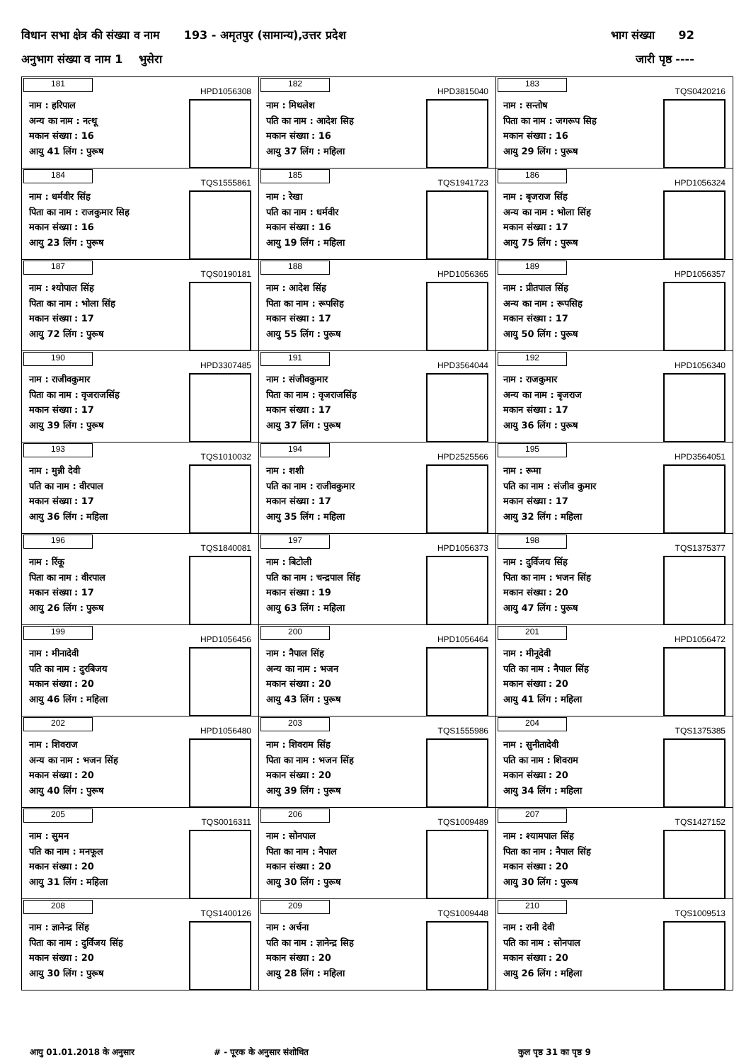विधान सभा क्षेत्र की संख्या व नाम 193 - अमृतपुर (सामान्य),उत्तर प्रदेश भाग संख्या 92
अनुभाग संख्या व नाम 1 भुसेरा जारी पृष्ठ ----
| 181 HPD1056308 नाम : हरिपाल अन्य का नाम : नत्थू मकान संख्या : 16 आयु 41 लिंग : पुरूष | 182 HPD3815040 नाम : मिथलेश पति का नाम : आदेश सिह मकान संख्या : 16 आयु 37 लिंग : महिला | 183 TQS0420216 नाम : सन्तोष पिता का नाम : जगरूप सिह मकान संख्या : 16 आयु 29 लिंग : पुरूष |
| 184 TQS1555861 नाम : धर्मवीर सिंह पिता का नाम : राजकुमार सिह मकान संख्या : 16 आयु 23 लिंग : पुरूष | 185 TQS1941723 नाम : रेखा पति का नाम : धर्मवीर मकान संख्या : 16 आयु 19 लिंग : महिला | 186 HPD1056324 नाम : बृजराज सिंह अन्य का नाम : भोला सिंह मकान संख्या : 17 आयु 75 लिंग : पुरूष |
| 187 TQS0190181 नाम : श्योपाल सिंह पिता का नाम : भोला सिंह मकान संख्या : 17 आयु 72 लिंग : पुरूष | 188 HPD1056365 नाम : आदेश सिंह पिता का नाम : रूपसिह मकान संख्या : 17 आयु 55 लिंग : पुरूष | 189 HPD1056357 नाम : प्रीतपाल सिंह अन्य का नाम : रूपसिह मकान संख्या : 17 आयु 50 लिंग : पुरूष |
| 190 HPD3307485 नाम : राजीवकुमार पिता का नाम : वृजराजसिंह मकान संख्या : 17 आयु 39 लिंग : पुरूष | 191 HPD3564044 नाम : संजीवकुमार पिता का नाम : वृजराजसिंह मकान संख्या : 17 आयु 37 लिंग : पुरूष | 192 HPD1056340 नाम : राजकुमार अन्य का नाम : बृजराज मकान संख्या : 17 आयु 36 लिंग : पुरूष |
| 193 TQS1010032 नाम : मुन्नी देवी पति का नाम : वीरपाल मकान संख्या : 17 आयु 36 लिंग : महिला | 194 HPD2525566 नाम : शशी पति का नाम : राजीवकुमार मकान संख्या : 17 आयु 35 लिंग : महिला | 195 HPD3564051 नाम : रूमा पति का नाम : संजीव कुमार मकान संख्या : 17 आयु 32 लिंग : महिला |
| 196 TQS1840081 नाम : रिंकू पिता का नाम : वीरपाल मकान संख्या : 17 आयु 26 लिंग : पुरूष | 197 HPD1056373 नाम : बिटोली पति का नाम : चन्द्रपाल सिंह मकान संख्या : 19 आयु 63 लिंग : महिला | 198 TQS1375377 नाम : दुर्विजय सिंह पिता का नाम : भजन सिंह मकान संख्या : 20 आयु 47 लिंग : पुरूष |
| 199 HPD1056456 नाम : मीनादेवी पति का नाम : दुरबिजय मकान संख्या : 20 आयु 46 लिंग : महिला | 200 HPD1056464 नाम : नैपाल सिंह अन्य का नाम : भजन मकान संख्या : 20 आयु 43 लिंग : पुरूष | 201 HPD1056472 नाम : मीनूदेवी पति का नाम : नैपाल सिंह मकान संख्या : 20 आयु 41 लिंग : महिला |
| 202 HPD1056480 नाम : शिवराज अन्य का नाम : भजन सिंह मकान संख्या : 20 आयु 40 लिंग : पुरूष | 203 TQS1555986 नाम : शिवराम सिंह पिता का नाम : भजन सिंह मकान संख्या : 20 आयु 39 लिंग : पुरूष | 204 TQS1375385 नाम : सुनीतादेवी पति का नाम : शिवराम मकान संख्या : 20 आयु 34 लिंग : महिला |
| 205 TQS0016311 नाम : सुमन पति का नाम : मनफूल मकान संख्या : 20 आयु 31 लिंग : महिला | 206 TQS1009489 नाम : सोनपाल पिता का नाम : नैपाल मकान संख्या : 20 आयु 30 लिंग : पुरूष | 207 TQS1427152 नाम : श्यामपाल सिंह पिता का नाम : नैपाल सिंह मकान संख्या : 20 आयु 30 लिंग : पुरूष |
| 208 TQS1400126 नाम : ज्ञानेन्द्र सिंह पिता का नाम : दुर्विजय सिंह मकान संख्या : 20 आयु 30 लिंग : पुरूष | 209 TQS1009448 नाम : अर्चना पति का नाम : ज्ञानेन्द्र सिह मकान संख्या : 20 आयु 28 लिंग : महिला | 210 TQS1009513 नाम : रानी देवी पति का नाम : सोनपाल मकान संख्या : 20 आयु 26 लिंग : महिला |
आयु 01.01.2018 के अनुसार # - पूरक के अनुसार संशोधित कुल पृष्ठ 31 का पृष्ठ 9